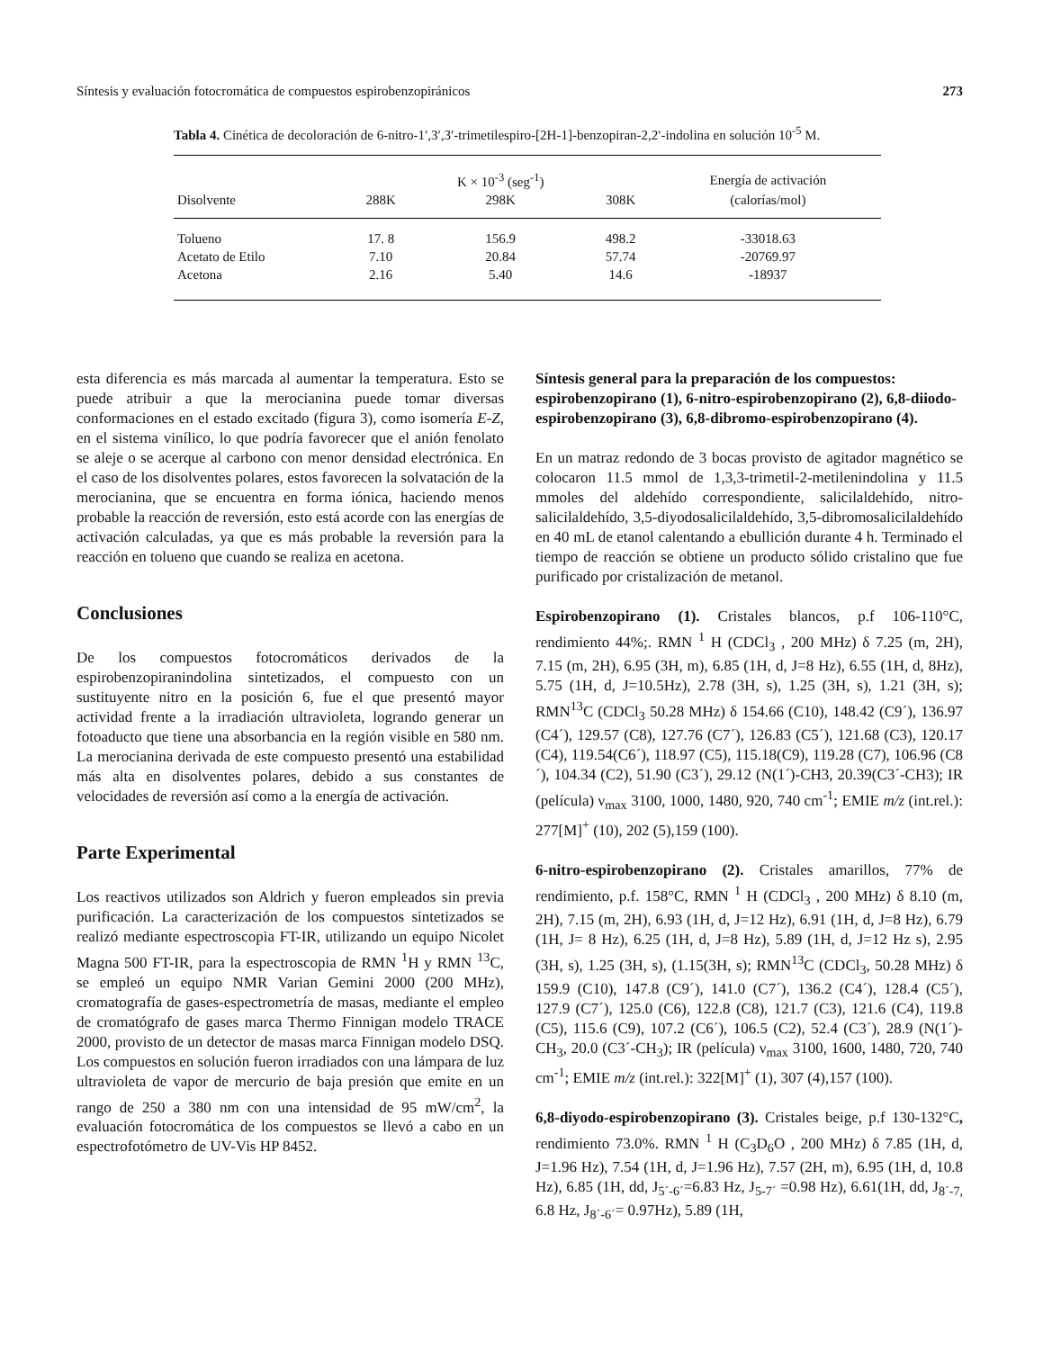Síntesis y evaluación fotocromática de compuestos espirobenzopiránicos 273
Tabla 4. Cinética de decoloración de 6-nitro-1′,3′,3′-trimetilespiro-[2H-1]-benzopiran-2,2′-indolina en solución 10<sup>-5</sup> M.
| | | K × 10<sup>-3</sup> (seg<sup>-1</sup>) | | Energía de activación |
| --- | --- | --- | --- | --- |
| Disolvente | 288K | 298K | 308K | (calorías/mol) |
| Tolueno | 17. 8 | 156.9 | 498.2 | -33018.63 |
| Acetato de Etilo | 7.10 | 20.84 | 57.74 | -20769.97 |
| Acetona | 2.16 | 5.40 | 14.6 | -18937 |
esta diferencia es más marcada al aumentar la temperatura. Esto se puede atribuir a que la merocianina puede tomar diversas conformaciones en el estado excitado (figura 3), como isomería E-Z, en el sistema vinílico, lo que podría favorecer que el anión fenolato se aleje o se acerque al carbono con menor densidad electrónica. En el caso de los disolventes polares, estos favorecen la solvatación de la merocianina, que se encuentra en forma iónica, haciendo menos probable la reacción de reversión, esto está acorde con las energías de activación calculadas, ya que es más probable la reversión para la reacción en tolueno que cuando se realiza en acetona.
Conclusiones
De los compuestos fotocromáticos derivados de la espirobenzopiranindolina sintetizados, el compuesto con un sustituyente nitro en la posición 6, fue el que presentó mayor actividad frente a la irradiación ultravioleta, logrando generar un fotoaducto que tiene una absorbancia en la región visible en 580 nm. La merocianina derivada de este compuesto presentó una estabilidad más alta en disolventes polares, debido a sus constantes de velocidades de reversión así como a la energía de activación.
Parte Experimental
Los reactivos utilizados son Aldrich y fueron empleados sin previa purificación. La caracterización de los compuestos sintetizados se realizó mediante espectroscopia FT-IR, utilizando un equipo Nicolet Magna 500 FT-IR, para la espectroscopia de RMN <sup>1</sup>H y RMN <sup>13</sup>C, se empleó un equipo NMR Varian Gemini 2000 (200 MHz), cromatografía de gases-espectrometría de masas, mediante el empleo de cromatógrafo de gases marca Thermo Finnigan modelo TRACE 2000, provisto de un detector de masas marca Finnigan modelo DSQ. Los compuestos en solución fueron irradiados con una lámpara de luz ultravioleta de vapor de mercurio de baja presión que emite en un rango de 250 a 380 nm con una intensidad de 95 mW/cm<sup>2</sup>, la evaluación fotocromática de los compuestos se llevó a cabo en un espectrofotómetro de UV-Vis HP 8452.
Síntesis general para la preparación de los compuestos: espirobenzopirano (1), 6-nitro-espirobenzopirano (2), 6,8-diiodo-espirobenzopirano (3), 6,8-dibromo-espirobenzopirano (4).
En un matraz redondo de 3 bocas provisto de agitador magnético se colocaron 11.5 mmol de 1,3,3-trimetil-2-metilenindolina y 11.5 mmoles del aldehído correspondiente, salicilaldehído, nitro-salicilaldehído, 3,5-diyodosalicilaldehído, 3,5-dibromosalicilaldehído en 40 mL de etanol calentando a ebullición durante 4 h. Terminado el tiempo de reacción se obtiene un producto sólido cristalino que fue purificado por cristalización de metanol.
Espirobenzopirano (1). Cristales blancos, p.f 106-110°C, rendimiento 44%;. RMN <sup>1</sup> H (CDCl<sub>3</sub> , 200 MHz) δ 7.25 (m, 2H), 7.15 (m, 2H), 6.95 (3H, m), 6.85 (1H, d, J=8 Hz), 6.55 (1H, d, 8Hz), 5.75 (1H, d, J=10.5Hz), 2.78 (3H, s), 1.25 (3H, s), 1.21 (3H, s); RMN<sup>13</sup>C (CDCl<sub>3</sub> 50.28 MHz) δ 154.66 (C10), 148.42 (C9´), 136.97 (C4´), 129.57 (C8), 127.76 (C7´), 126.83 (C5´), 121.68 (C3), 120.17 (C4), 119.54(C6´), 118.97 (C5), 115.18(C9), 119.28 (C7), 106.96 (C8´), 104.34 (C2), 51.90 (C3´), 29.12 (N(1´)-CH3, 20.39(C3´-CH3); IR (película) ν<sub>max</sub> 3100, 1000, 1480, 920, 740 cm<sup>-1</sup>; EMIE m/z (int.rel.): 277[M]<sup>+</sup> (10), 202 (5),159 (100).
6-nitro-espirobenzopirano (2). Cristales amarillos, 77% de rendimiento, p.f. 158°C, RMN <sup>1</sup> H (CDCl<sub>3</sub> , 200 MHz) δ 8.10 (m, 2H), 7.15 (m, 2H), 6.93 (1H, d, J=12 Hz), 6.91 (1H, d, J=8 Hz), 6.79 (1H, J= 8 Hz), 6.25 (1H, d, J=8 Hz), 5.89 (1H, d, J=12 Hz s), 2.95 (3H, s), 1.25 (3H, s), (1.15(3H, s); RMN<sup>13</sup>C (CDCl<sub>3</sub>, 50.28 MHz) δ 159.9 (C10), 147.8 (C9´), 141.0 (C7´), 136.2 (C4´), 128.4 (C5´), 127.9 (C7´), 125.0 (C6), 122.8 (C8), 121.7 (C3), 121.6 (C4), 119.8 (C5), 115.6 (C9), 107.2 (C6´), 106.5 (C2), 52.4 (C3´), 28.9 (N(1´)-CH<sub>3</sub>, 20.0 (C3´-CH<sub>3</sub>); IR (película) ν<sub>max</sub> 3100, 1600, 1480, 720, 740 cm<sup>-1</sup>; EMIE m/z (int.rel.): 322[M]<sup>+</sup> (1), 307 (4),157 (100).
6,8-diyodo-espirobenzopirano (3). Cristales beige, p.f 130-132°C, rendimiento 73.0%. RMN <sup>1</sup> H (C<sub>3</sub>D<sub>6</sub>O , 200 MHz) δ 7.85 (1H, d, J=1.96 Hz), 7.54 (1H, d, J=1.96 Hz), 7.57 (2H, m), 6.95 (1H, d, 10.8 Hz), 6.85 (1H, dd, J<sub>5´-6´</sub>=6.83 Hz, J<sub>5-7´</sub> =0.98 Hz), 6.61(1H, dd, J<sub>8´-7,</sub> 6.8 Hz, J<sub>8´-6´</sub>= 0.97Hz), 5.89 (1H,